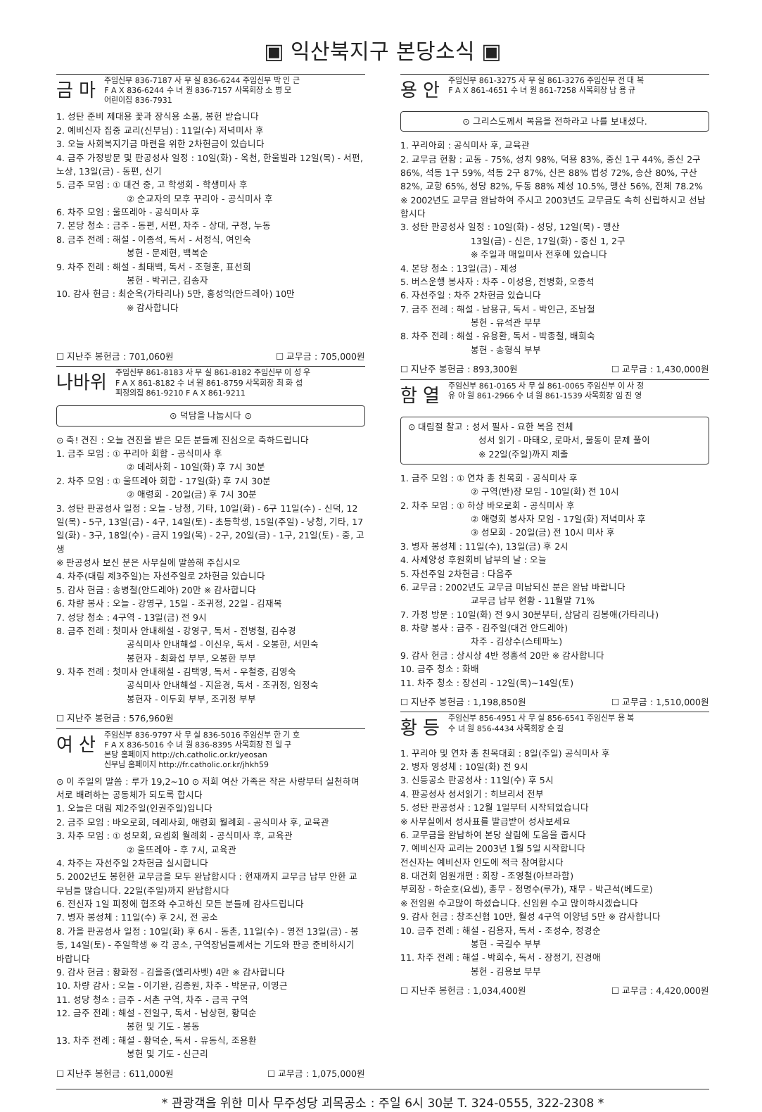▣ 익산북지구 본당소식 ▣
금 마 주임신부 836-7187 사 무 실 836-6244 주임신부 박 인 근
F A X 836-6244 수 녀 원 836-7157 사목회장 소 병 모
어린이집 836-7931
1. 성탄 준비 제대용 꽃과 장식용 소품, 봉헌 받습니다
2. 예비신자 집중 교리(신부님) : 11일(수) 저녁미사 후
3. 오늘 사회복지기금 마련을 위한 2차헌금이 있습니다
4. 금주 가정방문 및 판공성사 일정 : 10일(화) - 옥천, 한울빌라 12일(목) - 서편, 노상, 13일(금) - 동편, 신기
5. 금주 모임 : ① 대건 중, 고 학생회 - 학생미사 후
② 순교자의 모후 꾸리아 - 공식미사 후
6. 차주 모임 : 울뜨레아 - 공식미사 후
7. 본당 청소 : 금주 - 동편, 서편, 차주 - 상대, 구정, 누동
8. 금주 전례 : 해설 - 이종석, 독서 - 서정식, 여인숙
봉헌 - 문제현, 백복순
9. 차주 전례 : 해설 - 최태백, 독서 - 조형훈, 표선희
봉헌 - 박귀근, 김송자
10. 감사 헌금 : 최순옥(가타리나) 5만, 홍성익(안드레아) 10만
※ 감사합니다
☐ 지난주 봉헌금 : 701,060원 ☐ 교무금 : 705,000원
나바위 주임신부 861-8183 사 무 실 861-8182 주임신부 이 성 우
F A X 861-8182 수 녀 원 861-8759 사목회장 최 화 섭
피정의집 861-9210 F A X 861-9211
⊙ 덕담을 나눕시다 ⊙
⊙ 축! 견진 : 오늘 견진을 받은 모든 분들께 진심으로 축하드립니다
1. 금주 모임 : ① 꾸리아 회합 - 공식미사 후
② 데레사회 - 10일(화) 후 7시 30분
2. 차주 모임 : ① 울뜨레아 회합 - 17일(화) 후 7시 30분
② 애령회 - 20일(금) 후 7시 30분
3. 성탄 판공성사 일정 : 오늘 - 낭청, 기타, 10일(화) - 6구 11일(수) - 신덕, 12일(목) - 5구, 13일(금) - 4구, 14일(토) - 초등학생, 15일(주일) - 낭청, 기타, 17일(화) - 3구, 18일(수) - 금지 19일(목) - 2구, 20일(금) - 1구, 21일(토) - 중, 고생
※ 판공성사 보신 분은 사무실에 말씀해 주십시오
4. 차주(대림 제3주일)는 자선주일로 2차헌금 있습니다
5. 감사 헌금 : 송병철(안드레아) 20만 ※ 감사합니다
6. 차량 봉사 : 오늘 - 강영구, 15일 - 조귀정, 22일 - 김재복
7. 성당 청소 : 4구역 - 13일(금) 전 9시
8. 금주 전례 : 첫미사 안내해설 - 강영구, 독서 - 전병철, 김수경
공식미사 안내해설 - 이신우, 독서 - 오봉한, 서민숙
봉헌자 - 최화섭 부부, 오봉한 부부
9. 차주 전례 : 첫미사 안내해설 - 김택영, 독서 - 우철중, 김영숙
공식미사 안내해설 - 지윤경, 독서 - 조귀정, 임정숙
봉헌자 - 이두회 부부, 조귀정 부부
☐ 지난주 봉헌금 : 576,960원
여 산 주임신부 836-9797 사 무 실 836-5016 주임신부 한 기 호
F A X 836-5016 수 녀 원 836-8395 사목회장 전 일 구
본당 홈페이지 http://ch.catholic.or.kr/yeosan
신부님 홈페이지 http://fr.catholic.or.kr/jhkh59
⊙ 이 주일의 말씀 : 루가 19,2~10 ⊙ 저희 여산 가족은 작은 사랑부터 실천하며 서로 배려하는 공동체가 되도록 합시다
1. 오늘은 대림 제2주일(인권주일)입니다
2. 금주 모임 : 바오로회, 데레사회, 애령회 월례회 - 공식미사 후, 교육관
3. 차주 모임 : ① 성모회, 요셉회 월례회 - 공식미사 후, 교육관
② 울뜨레아 - 후 7시, 교육관
4. 차주는 자선주일 2차헌금 실시합니다
5. 2002년도 봉헌한 교무금을 모두 완납합시다 : 현재까지 교무금 납부 안한 교우님들 많습니다. 22일(주일)까지 완납합시다
6. 전신자 1일 피정에 협조와 수고하신 모든 분들께 감사드립니다
7. 병자 봉성체 : 11일(수) 후 2시, 전 공소
8. 가을 판공성사 일정 : 10일(화) 후 6시 - 동촌, 11일(수) - 영전 13일(금) - 봉동, 14일(토) - 주일학생 ※ 각 공소, 구역장님들께서는 기도와 판공 준비하시기 바랍니다
9. 감사 헌금 : 황화정 - 김을중(엘리사벳) 4만 ※ 감사합니다
10. 차량 감사 : 오늘 - 이기완, 김종원, 차주 - 박문규, 이영근
11. 성당 청소 : 금주 - 서촌 구역, 차주 - 금곡 구역
12. 금주 전례 : 해설 - 전일구, 독서 - 남상현, 황덕순
봉헌 및 기도 - 봉동
13. 차주 전례 : 해설 - 황덕순, 독서 - 유동식, 조용환
봉헌 및 기도 - 신근리
☐ 지난주 봉헌금 : 611,000원 ☐ 교무금 : 1,075,000원
용 안 주임신부 861-3275 사 무 실 861-3276 주임신부 전 대 복
F A X 861-4651 수 녀 원 861-7258 사목회장 남 용 규
⊙ 그리스도께서 복음을 전하라고 나를 보내셨다.
1. 꾸리아회 : 공식미사 후, 교육관
2. 교무금 현황 : 교동 - 75%, 성치 98%, 덕용 83%, 중신 1구 44%, 중신 2구 86%, 석동 1구 59%, 석동 2구 87%, 신은 88% 법성 72%, 송산 80%, 구산 82%, 교항 65%, 성당 82%, 두동 88% 제성 10.5%, 맹산 56%, 전체 78.2%
※ 2002년도 교무금 완납하여 주시고 2003년도 교무금도 속히 신립하시고 선납합시다
3. 성탄 판공성사 일정 : 10일(화) - 성당, 12일(목) - 맹산
13일(금) - 신은, 17일(화) - 중신 1, 2구
※ 주일과 매일미사 전후에 있습니다
4. 본당 청소 : 13일(금) - 제성
5. 버스운행 봉사자 : 차주 - 이성용, 전병화, 오종석
6. 자선주일 : 차주 2차헌금 있습니다
7. 금주 전례 : 해설 - 남용규, 독서 - 박인근, 조남철
봉헌 - 유석관 부부
8. 차주 전례 : 해설 - 유용환, 독서 - 박종철, 배희숙
봉헌 - 송형식 부부
☐ 지난주 봉헌금 : 893,300원 ☐ 교무금 : 1,430,000원
함 열 주임신부 861-0165 사 무 실 861-0065 주임신부 이 사 정
유 아 원 861-2966 수 녀 원 861-1539 사목회장 임 진 영
⊙ 대림절 찰고 : 성서 필사 - 요한 복음 전체
성서 읽기 - 마태오, 로마서, 물동이 문제 풀이
※ 22일(주일)까지 제출
1. 금주 모임 : ① 연차 총 친목회 - 공식미사 후
② 구역(반)장 모임 - 10일(화) 전 10시
2. 차주 모임 : ① 하상 바오로회 - 공식미사 후
② 애령회 봉사자 모임 - 17일(화) 저녁미사 후
③ 성모회 - 20일(금) 전 10시 미사 후
3. 병자 봉성체 : 11일(수), 13일(금) 후 2시
4. 사제양성 후원회비 납부의 날 : 오늘
5. 자선주일 2차헌금 : 다음주
6. 교무금 : 2002년도 교무금 미납되신 분은 완납 바랍니다
교무금 납부 현황 - 11월말 71%
7. 가정 방문 : 10일(화) 전 9시 30분부터, 삼담리 김봉애(가타리나)
8. 차량 봉사 : 금주 - 김주일(대건 안드레아)
차주 - 김상수(스테파노)
9. 감사 헌금 : 상시상 4반 정홍석 20만 ※ 감사합니다
10. 금주 청소 : 화배
11. 차주 청소 : 장선리 - 12일(목)~14일(토)
☐ 지난주 봉헌금 : 1,198,850원 ☐ 교무금 : 1,510,000원
황 등 주임신부 856-4951 사 무 실 856-6541 주임신부 용 복
수 녀 원 856-4434 사목회장 순 길
1. 꾸리아 및 연차 총 친목대회 : 8일(주일) 공식미사 후
2. 병자 영성체 : 10일(화) 전 9시
3. 신등공소 판공성사 : 11일(수) 후 5시
4. 판공성사 성서읽기 : 히브리서 전부
5. 성탄 판공성사 : 12월 1일부터 시작되었습니다
※ 사무실에서 성사표를 발급받어 성사보세요
6. 교무금을 완납하여 본당 살림에 도움을 줍시다
7. 예비신자 교리는 2003년 1월 5일 시작합니다
전신자는 예비신자 인도에 적극 참여합시다
8. 대건회 임원개편 : 회장 - 조영철(아브라함)
부회장 - 하순호(요셉), 총무 - 정명수(루가), 재무 - 박근석(베드로)
※ 전임원 수고많이 하셨습니다. 신임원 수고 많이하시겠습니다
9. 감사 헌금 : 창조신협 10만, 월성 4구역 이양념 5만 ※ 감사합니다
10. 금주 전례 : 해설 - 김용자, 독서 - 조성수, 정경순
봉헌 - 국길수 부부
11. 차주 전례 : 해설 - 박희수, 독서 - 장정기, 진경애
봉헌 - 김용보 부부
☐ 지난주 봉헌금 : 1,034,400원 ☐ 교무금 : 4,420,000원
* 관광객을 위한 미사 무주성당 괴목공소 : 주일 6시 30분 T. 324-0555, 322-2308 *